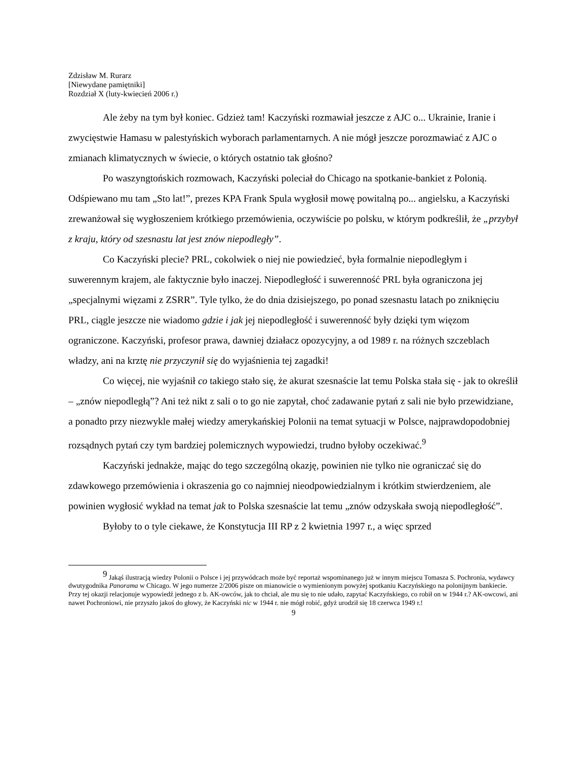Zdzisław M. Rurarz
[Niewydane pamiętniki]
Rozdział X (luty-kwiecień 2006 r.)
Ale żeby na tym był koniec. Gdzież tam! Kaczyński rozmawiał jeszcze z AJC o... Ukrainie, Iranie i zwycięstwie Hamasu w palestyńskich wyborach parlamentarnych. A nie mógł jeszcze porozmawiać z AJC o zmianach klimatycznych w świecie, o których ostatnio tak głośno?
Po waszyngtońskich rozmowach, Kaczyński poleciał do Chicago na spotkanie-bankiet z Polonią. Odśpiewano mu tam „Sto lat!”, prezes KPA Frank Spula wygłosił mowę powitalną po... angielsku, a Kaczyński zrewanżował się wygłoszeniem krótkiego przemówienia, oczywiście po polsku, w którym podkreślił, że „przybył z kraju, który od szesnastu lat jest znów niepodległy”.
Co Kaczyński plecie? PRL, cokolwiek o niej nie powiedzieć, była formalnie niepodległym i suwerennym krajem, ale faktycznie było inaczej. Niepodległość i suwerenność PRL była ograniczona jej „specjalnymi więzami z ZSRR”. Tyle tylko, że do dnia dzisiejszego, po ponad szesnastu latach po zniknięciu PRL, ciągle jeszcze nie wiadomo gdzie i jak jej niepodległość i suwerenność były dzięki tym więzom ograniczone. Kaczyński, profesor prawa, dawniej działacz opozycyjny, a od 1989 r. na różnych szczeblach władzy, ani na krztę nie przyczynił się do wyjaśnienia tej zagadki!
Co więcej, nie wyjaśnił co takiego stało się, że akurat szesnaście lat temu Polska stała się - jak to określił – „znów niepodległą”? Ani też nikt z sali o to go nie zapytał, choć zadawanie pytań z sali nie było przewidziane, a ponadto przy niezwykle małej wiedzy amerykańskiej Polonii na temat sytuacji w Polsce, najprawdopodobniej rozsądnych pytań czy tym bardziej polemicznych wypowiedzi, trudno byłoby oczekiwać.<sup>9</sup>
Kaczyński jednakże, mając do tego szczególną okazję, powinien nie tylko nie ograniczać się do zdawkowego przemówienia i okraszenia go co najmniej nieodpowiedzialnym i krótkim stwierdzeniem, ale powinien wygłosić wykład na temat jak to Polska szesnaście lat temu „znów odzyskała swoją niepodległość”.
Byłoby to o tyle ciekawe, że Konstytucja III RP z 2 kwietnia 1997 r., a więc sprzed
<sup>9</sup> Jakąś ilustracją wiedzy Polonii o Polsce i jej przywódcach może być reportaż wspominanego już w innym miejscu Tomasza S. Pochronia, wydawcy dwutygodnika Panorama w Chicago. W jego numerze 2/2006 pisze on mianowicie o wymienionym powyżej spotkaniu Kaczyńskiego na polonijnym bankiecie. Przy tej okazji relacjonuje wypowiedź jednego z b. AK-owców, jak to chciał, ale mu się to nie udało, zapytać Kaczyńskiego, co robił on w 1944 r.? AK-owcowi, ani nawet Pochroniowi, nie przyszło jakoś do głowy, że Kaczyński nic w 1944 r. nie mógł robić, gdyż urodził się 18 czerwca 1949 r.!
9